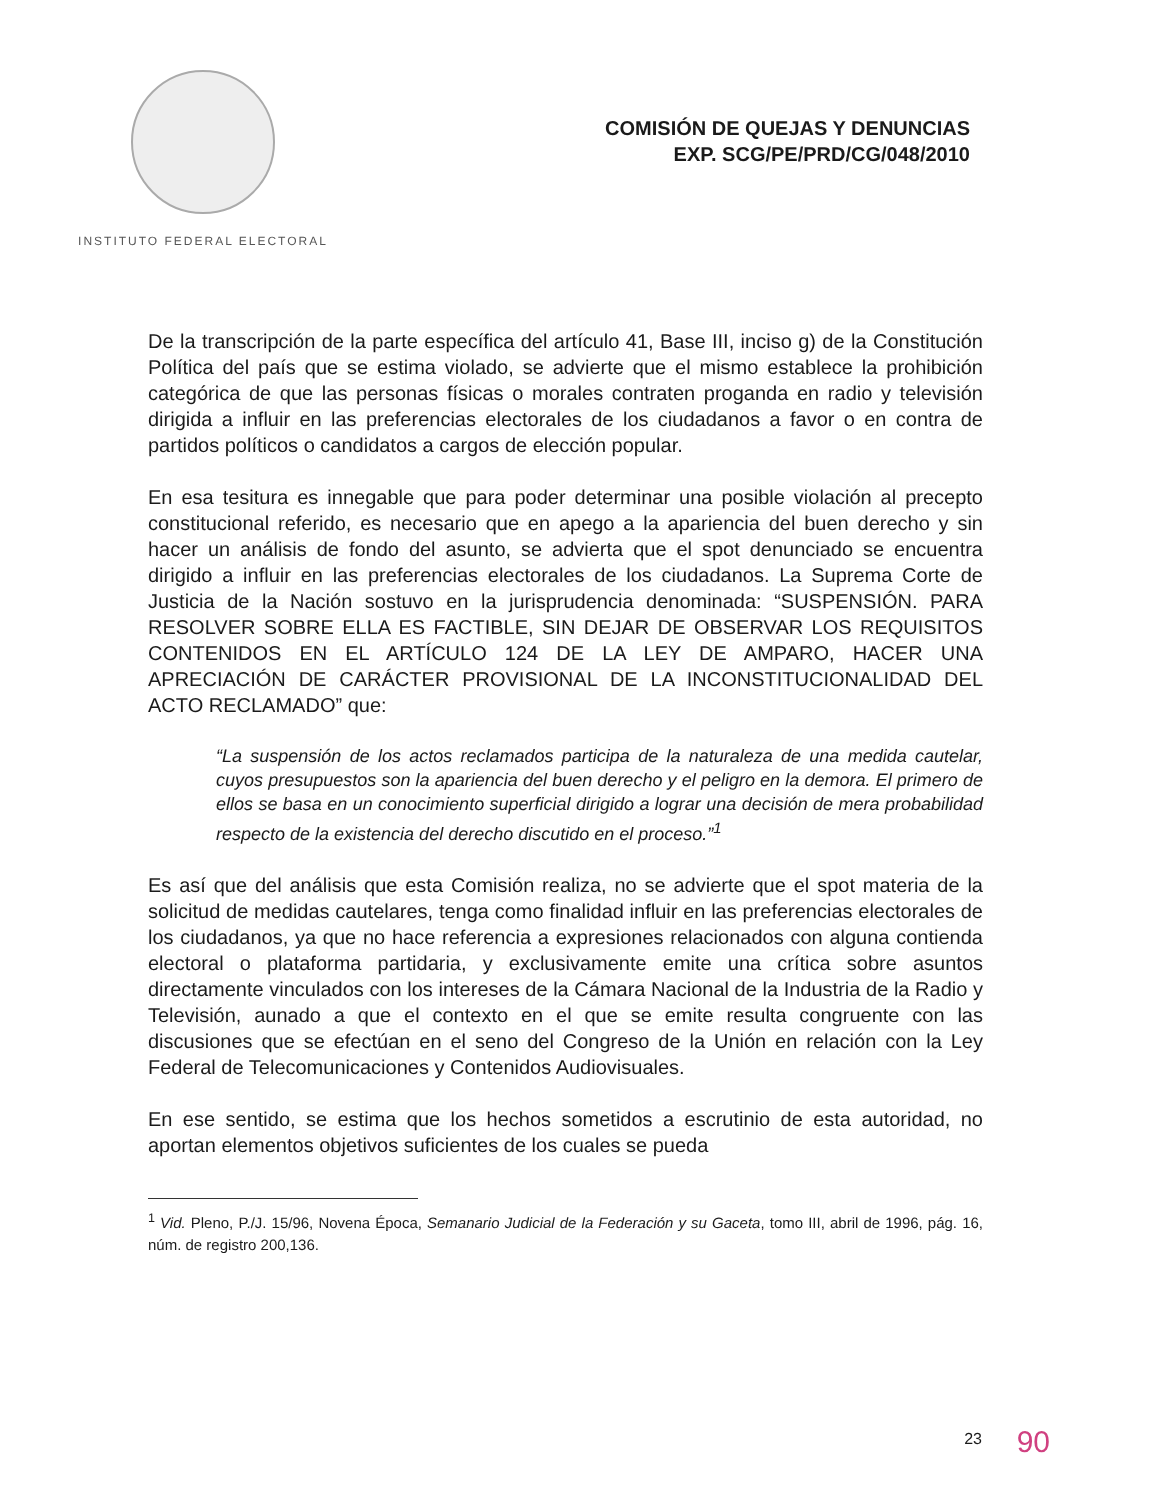INSTITUTO FEDERAL ELECTORAL
COMISIÓN DE QUEJAS Y DENUNCIAS
EXP. SCG/PE/PRD/CG/048/2010
De la transcripción de la parte específica del artículo 41, Base III, inciso g) de la Constitución Política del país que se estima violado, se advierte que el mismo establece la prohibición categórica de que las personas físicas o morales contraten proganda en radio y televisión dirigida a influir en las preferencias electorales de los ciudadanos a favor o en contra de partidos políticos o candidatos a cargos de elección popular.
En esa tesitura es innegable que para poder determinar una posible violación al precepto constitucional referido, es necesario que en apego a la apariencia del buen derecho y sin hacer un análisis de fondo del asunto, se advierta que el spot denunciado se encuentra dirigido a influir en las preferencias electorales de los ciudadanos. La Suprema Corte de Justicia de la Nación sostuvo en la jurisprudencia denominada: “SUSPENSIÓN. PARA RESOLVER SOBRE ELLA ES FACTIBLE, SIN DEJAR DE OBSERVAR LOS REQUISITOS CONTENIDOS EN EL ARTÍCULO 124 DE LA LEY DE AMPARO, HACER UNA APRECIACIÓN DE CARÁCTER PROVISIONAL DE LA INCONSTITUCIONALIDAD DEL ACTO RECLAMADO” que:
“La suspensión de los actos reclamados participa de la naturaleza de una medida cautelar, cuyos presupuestos son la apariencia del buen derecho y el peligro en la demora. El primero de ellos se basa en un conocimiento superficial dirigido a lograr una decisión de mera probabilidad respecto de la existencia del derecho discutido en el proceso.”<sup>1</sup>
Es así que del análisis que esta Comisión realiza, no se advierte que el spot materia de la solicitud de medidas cautelares, tenga como finalidad influir en las preferencias electorales de los ciudadanos, ya que no hace referencia a expresiones relacionados con alguna contienda electoral o plataforma partidaria, y exclusivamente emite una crítica sobre asuntos directamente vinculados con los intereses de la Cámara Nacional de la Industria de la Radio y Televisión, aunado a que el contexto en el que se emite resulta congruente con las discusiones que se efectúan en el seno del Congreso de la Unión en relación con la Ley Federal de Telecomunicaciones y Contenidos Audiovisuales.
En ese sentido, se estima que los hechos sometidos a escrutinio de esta autoridad, no aportan elementos objetivos suficientes de los cuales se pueda
<sup>1</sup> Vid. Pleno, P./J. 15/96, Novena Época, Semanario Judicial de la Federación y su Gaceta, tomo III, abril de 1996, pág. 16, núm. de registro 200,136.
23 90